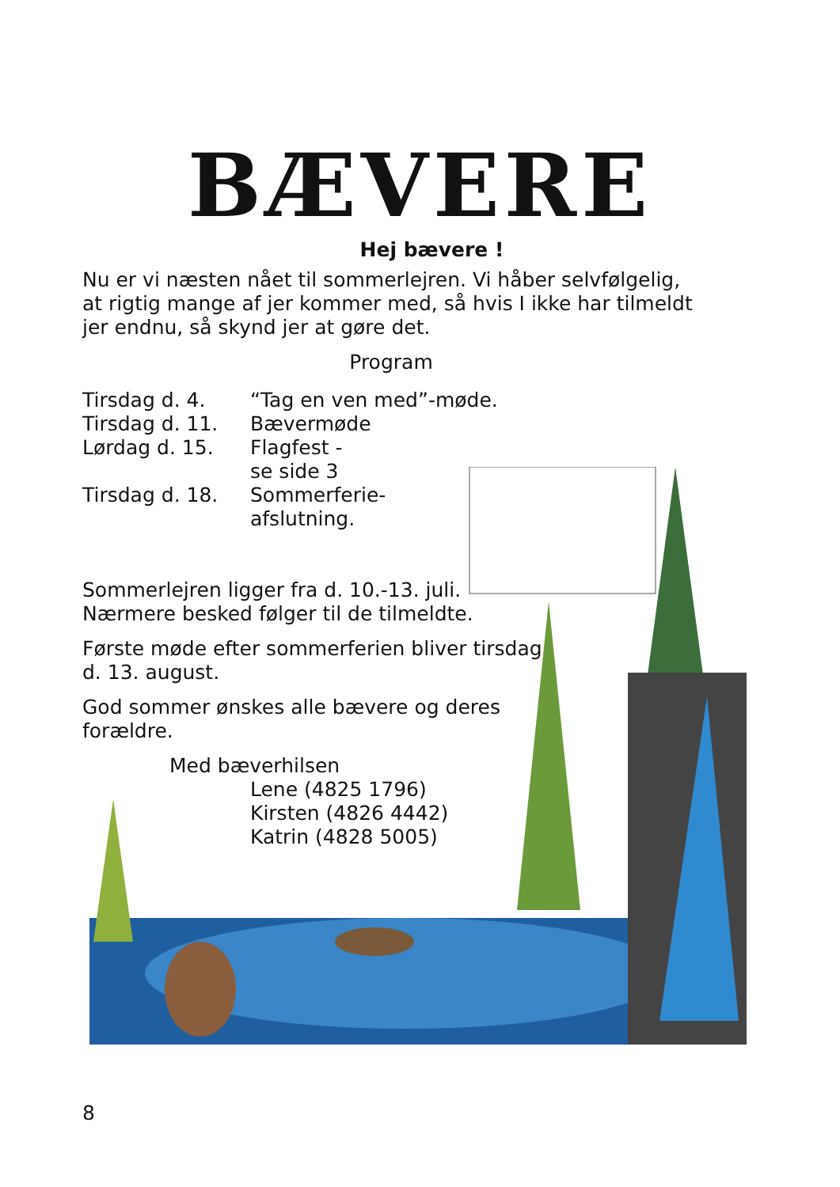BÆVERE
Hej bævere !
Nu er vi næsten nået til sommerlejren. Vi håber selvfølgelig, at rigtig mange af jer kommer med, så hvis I ikke har tilmeldt jer endnu, så skynd jer at gøre det.
Program
Tirsdag d. 4. “Tag en ven med”-møde. Tirsdag d. 11. Bævermøde Lørdag d. 15. Flagfest -
se side 3 Tirsdag d. 18. Sommerferie-
afslutning.
Sommerlejren ligger fra d. 10.-13. juli.
Nærmere besked følger til de tilmeldte.
Første møde efter sommerferien bliver tirsdag
d. 13. august.
God sommer ønskes alle bævere og deres
forældre.
Med bæverhilsen
Lene (4825 1796)
Kirsten (4826 4442)
Katrin (4828 5005)
8